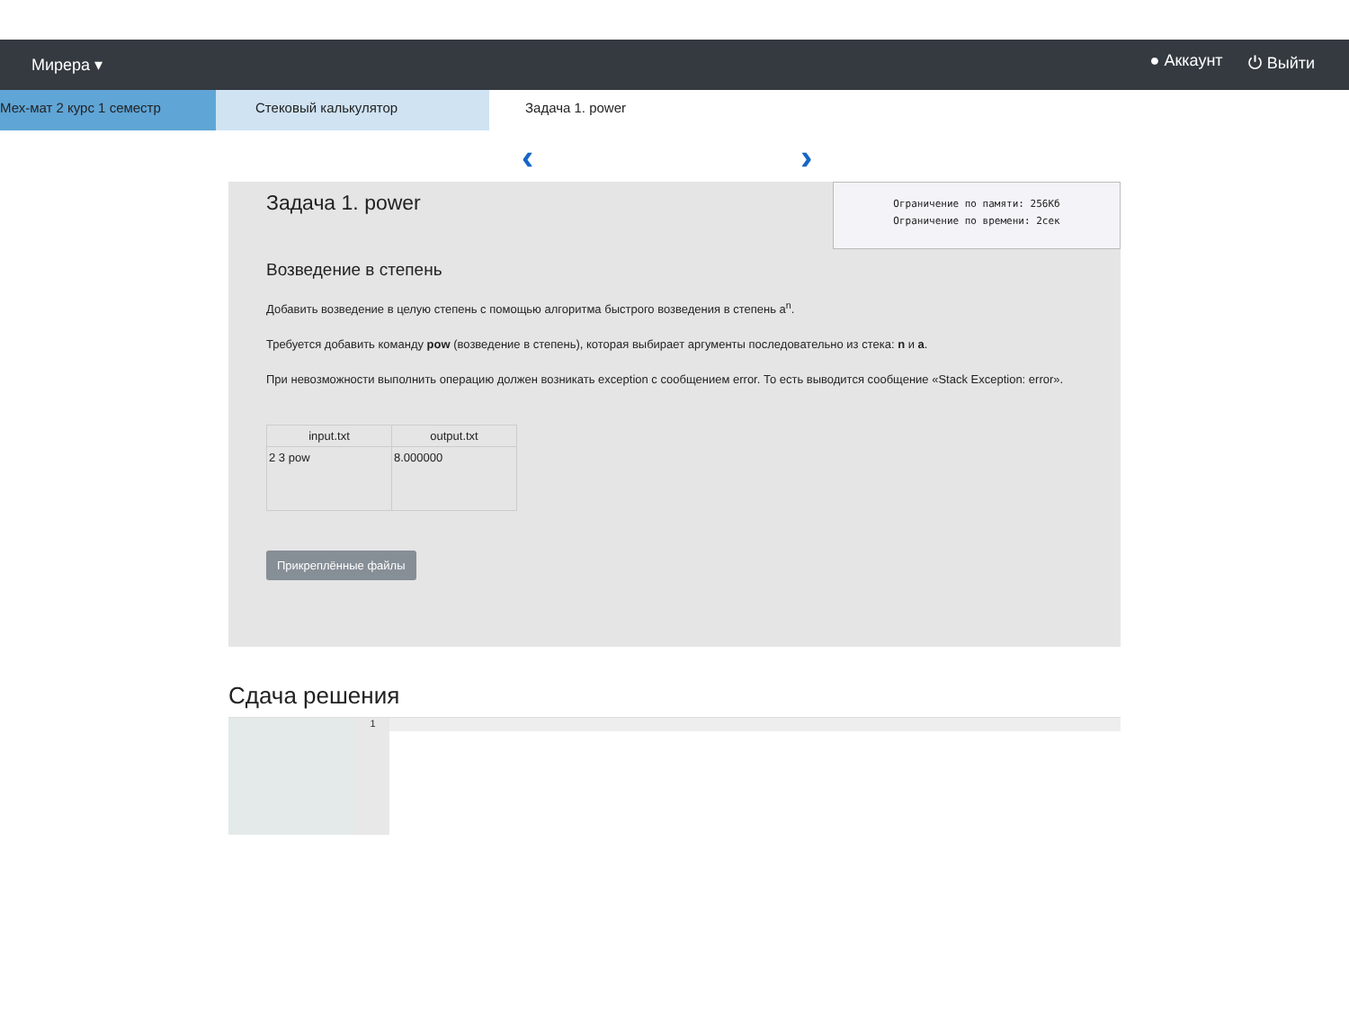Мирера ▾ ● Аккаунт ⏻ Выйти
Мех-мат 2 курс 1 семестр Стековый калькулятор Задача 1. power
‹ ›
Ограничение по памяти: 256Кб
Ограничение по времени: 2сек
Задача 1. power
Возведение в степень
Добавить возведение в целую степень с помощью алгоритма быстрого возведения в степень a<sup>n</sup>.
Требуется добавить команду pow (возведение в степень), которая выбирает аргументы последовательно из стека: n и a.
При невозможности выполнить операцию должен возникать exception с сообщением error. То есть выводится сообщение «Stack Exception: error».
| input.txt | output.txt |
| --- | --- |
| 2 3 pow | 8.000000 |
Прикреплённые файлы
Сдача решения
1